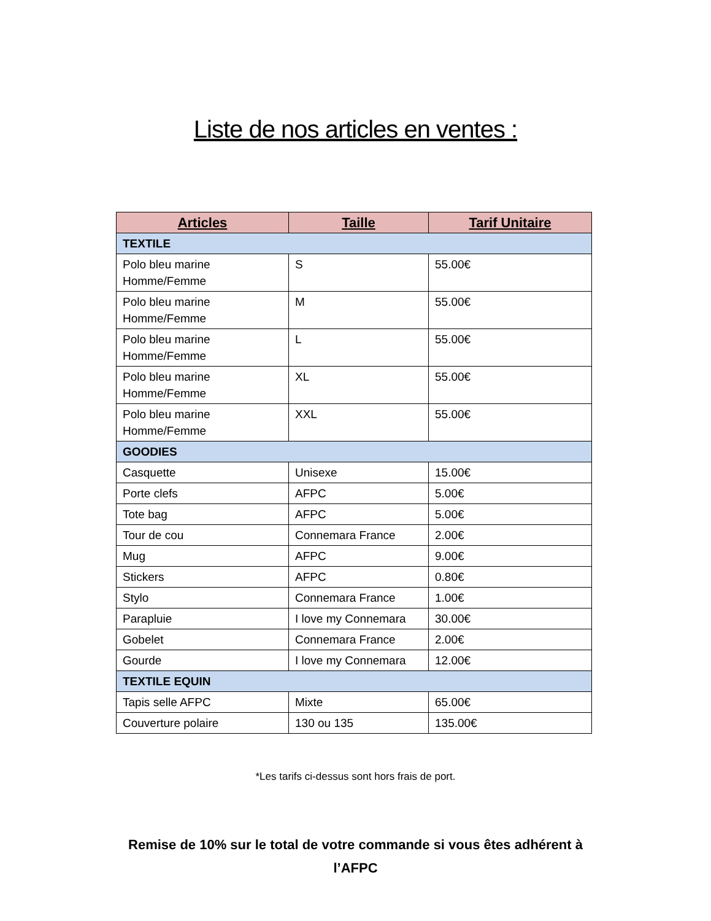Liste de nos articles en ventes :
| Articles | Taille | Tarif Unitaire |
| --- | --- | --- |
| TEXTILE | | |
| Polo bleu marine Homme/Femme | S | 55.00€ |
| Polo bleu marine Homme/Femme | M | 55.00€ |
| Polo bleu marine Homme/Femme | L | 55.00€ |
| Polo bleu marine Homme/Femme | XL | 55.00€ |
| Polo bleu marine Homme/Femme | XXL | 55.00€ |
| GOODIES | | |
| Casquette | Unisexe | 15.00€ |
| Porte clefs | AFPC | 5.00€ |
| Tote bag | AFPC | 5.00€ |
| Tour de cou | Connemara France | 2.00€ |
| Mug | AFPC | 9.00€ |
| Stickers | AFPC | 0.80€ |
| Stylo | Connemara France | 1.00€ |
| Parapluie | I love my Connemara | 30.00€ |
| Gobelet | Connemara France | 2.00€ |
| Gourde | I love my Connemara | 12.00€ |
| TEXTILE EQUIN | | |
| Tapis selle AFPC | Mixte | 65.00€ |
| Couverture polaire | 130 ou 135 | 135.00€ |
*Les tarifs ci-dessus sont hors frais de port.
Remise de 10% sur le total de votre commande si vous êtes adhérent à
l’AFPC